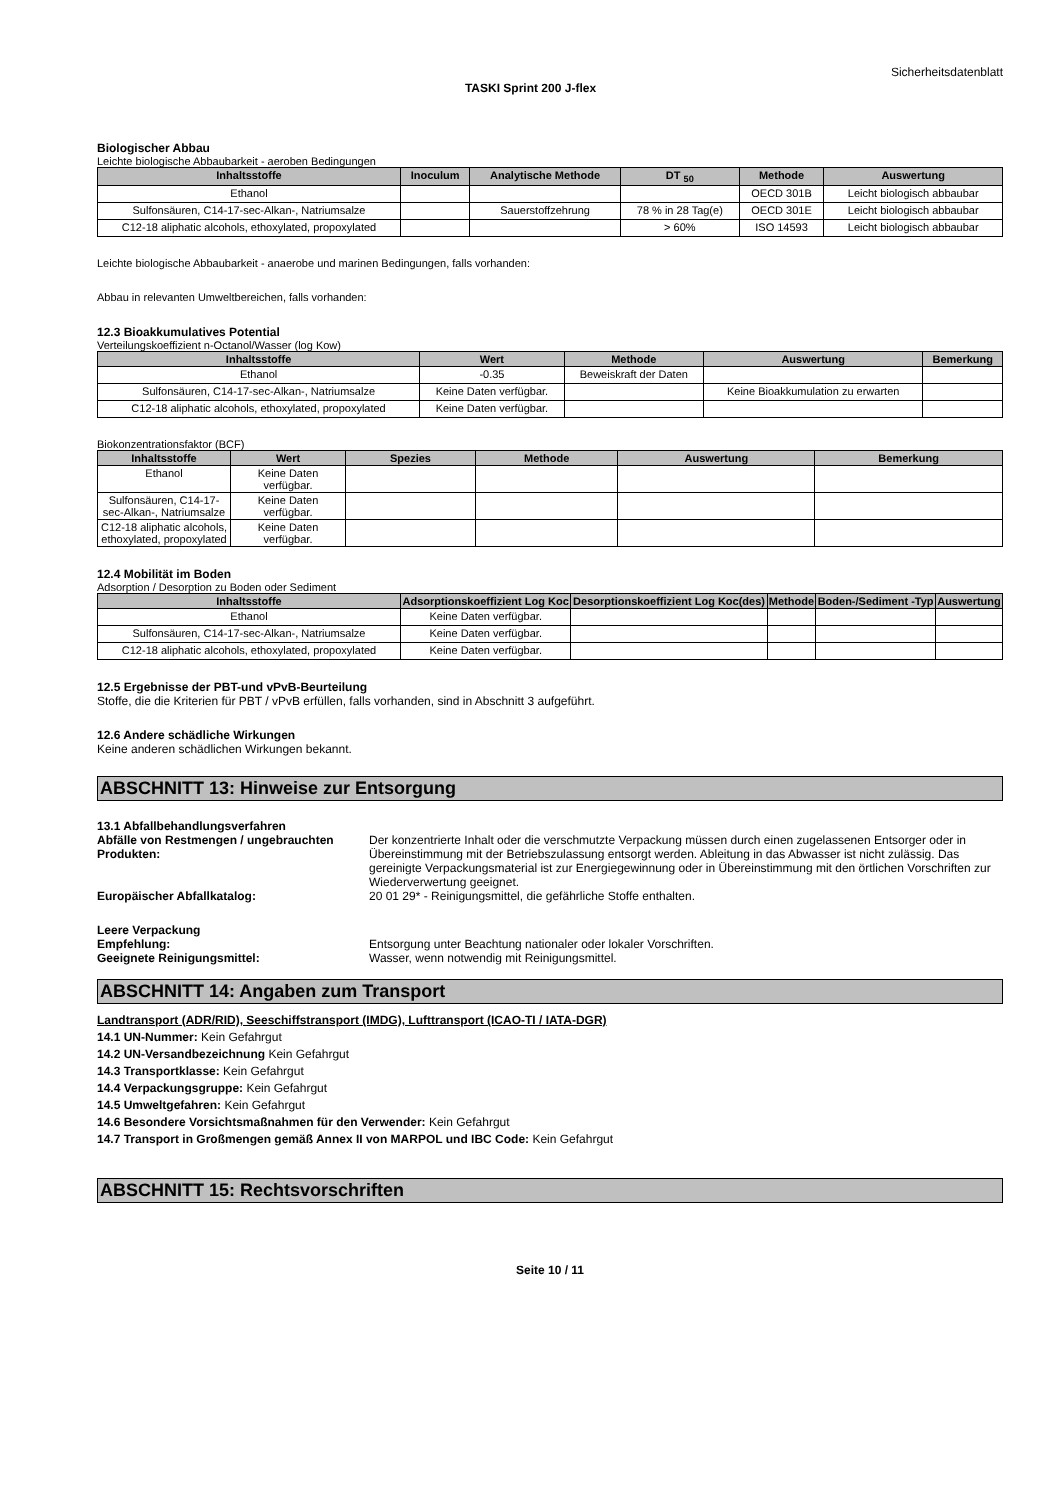Sicherheitsdatenblatt
TASKI Sprint 200 J-flex
Biologischer Abbau
Leichte biologische Abbaubarkeit - aeroben Bedingungen
| Inhaltsstoffe | Inoculum | Analytische Methode | DT <sub>50</sub> | Methode | Auswertung |
| --- | --- | --- | --- | --- | --- |
| Ethanol | | | | OECD 301B | Leicht biologisch abbaubar |
| Sulfonsäuren, C14-17-sec-Alkan-, Natriumsalze | | Sauerstoffzehrung | 78 % in 28 Tag(e) | OECD 301E | Leicht biologisch abbaubar |
| C12-18 aliphatic alcohols, ethoxylated, propoxylated | | | > 60% | ISO 14593 | Leicht biologisch abbaubar |
Leichte biologische Abbaubarkeit - anaerobe und marinen Bedingungen, falls vorhanden:
Abbau in relevanten Umweltbereichen, falls vorhanden:
12.3 Bioakkumulatives Potential
Verteilungskoeffizient n-Octanol/Wasser (log Kow)
| Inhaltsstoffe | Wert | Methode | Auswertung | Bemerkung |
| --- | --- | --- | --- | --- |
| Ethanol | -0.35 | Beweiskraft der Daten | | |
| Sulfonsäuren, C14-17-sec-Alkan-, Natriumsalze | Keine Daten verfügbar. | | Keine Bioakkumulation zu erwarten | |
| C12-18 aliphatic alcohols, ethoxylated, propoxylated | Keine Daten verfügbar. | | | |
Biokonzentrationsfaktor (BCF)
| Inhaltsstoffe | Wert | Spezies | Methode | Auswertung | Bemerkung |
| --- | --- | --- | --- | --- | --- |
| Ethanol | Keine Daten verfügbar. | | | | |
| Sulfonsäuren, C14-17-sec-Alkan-, Natriumsalze | Keine Daten verfügbar. | | | | |
| C12-18 aliphatic alcohols, ethoxylated, propoxylated | Keine Daten verfügbar. | | | | |
12.4 Mobilität im Boden
Adsorption / Desorption zu Boden oder Sediment
| Inhaltsstoffe | Adsorptionskoeffizient Log Koc | Desorptionskoeffizient Log Koc(des) | Methode | Boden-/Sediment -Typ | Auswertung |
| --- | --- | --- | --- | --- | --- |
| Ethanol | Keine Daten verfügbar. | | | | |
| Sulfonsäuren, C14-17-sec-Alkan-, Natriumsalze | Keine Daten verfügbar. | | | | |
| C12-18 aliphatic alcohols, ethoxylated, propoxylated | Keine Daten verfügbar. | | | | |
12.5 Ergebnisse der PBT-und vPvB-Beurteilung
Stoffe, die die Kriterien für PBT / vPvB erfüllen, falls vorhanden, sind in Abschnitt 3 aufgeführt.
12.6 Andere schädliche Wirkungen
Keine anderen schädlichen Wirkungen bekannt.
ABSCHNITT 13: Hinweise zur Entsorgung
13.1 Abfallbehandlungsverfahren
Abfälle von Restmengen / ungebrauchten Produkten:
Der konzentrierte Inhalt oder die verschmutzte Verpackung müssen durch einen zugelassenen Entsorger oder in Übereinstimmung mit der Betriebszulassung entsorgt werden. Ableitung in das Abwasser ist nicht zulässig. Das gereinigte Verpackungsmaterial ist zur Energiegewinnung oder in Übereinstimmung mit den örtlichen Vorschriften zur Wiederverwertung geeignet.
Europäischer Abfallkatalog: 20 01 29* - Reinigungsmittel, die gefährliche Stoffe enthalten.
Leere Verpackung
Empfehlung: Entsorgung unter Beachtung nationaler oder lokaler Vorschriften.
Geeignete Reinigungsmittel: Wasser, wenn notwendig mit Reinigungsmittel.
ABSCHNITT 14: Angaben zum Transport
Landtransport (ADR/RID), Seeschiffstransport (IMDG), Lufttransport (ICAO-TI / IATA-DGR)
14.1 UN-Nummer: Kein Gefahrgut
14.2 UN-Versandbezeichnung Kein Gefahrgut
14.3 Transportklasse: Kein Gefahrgut
14.4 Verpackungsgruppe: Kein Gefahrgut
14.5 Umweltgefahren: Kein Gefahrgut
14.6 Besondere Vorsichtsmaßnahmen für den Verwender: Kein Gefahrgut
14.7 Transport in Großmengen gemäß Annex II von MARPOL und IBC Code: Kein Gefahrgut
ABSCHNITT 15: Rechtsvorschriften
Seite 10 / 11